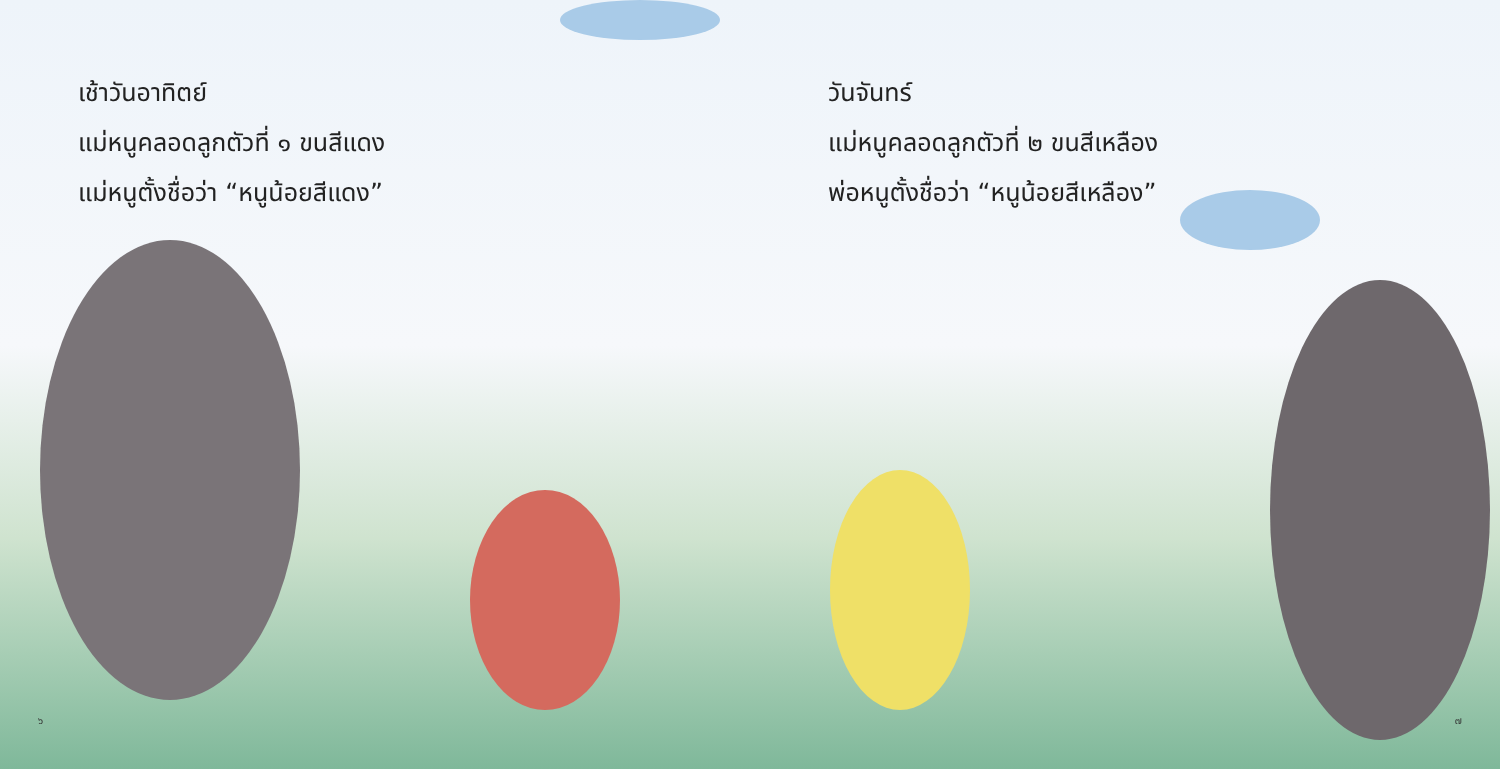เช้าวันอาทิตย์
แม่หนูคลอดลูกตัวที่ ๑ ขนสีแดง
แม่หนูตั้งชื่อว่า “หนูน้อยสีแดง”
๖
วันจันทร์
แม่หนูคลอดลูกตัวที่ ๒ ขนสีเหลือง
พ่อหนูตั้งชื่อว่า “หนูน้อยสีเหลือง”
๗